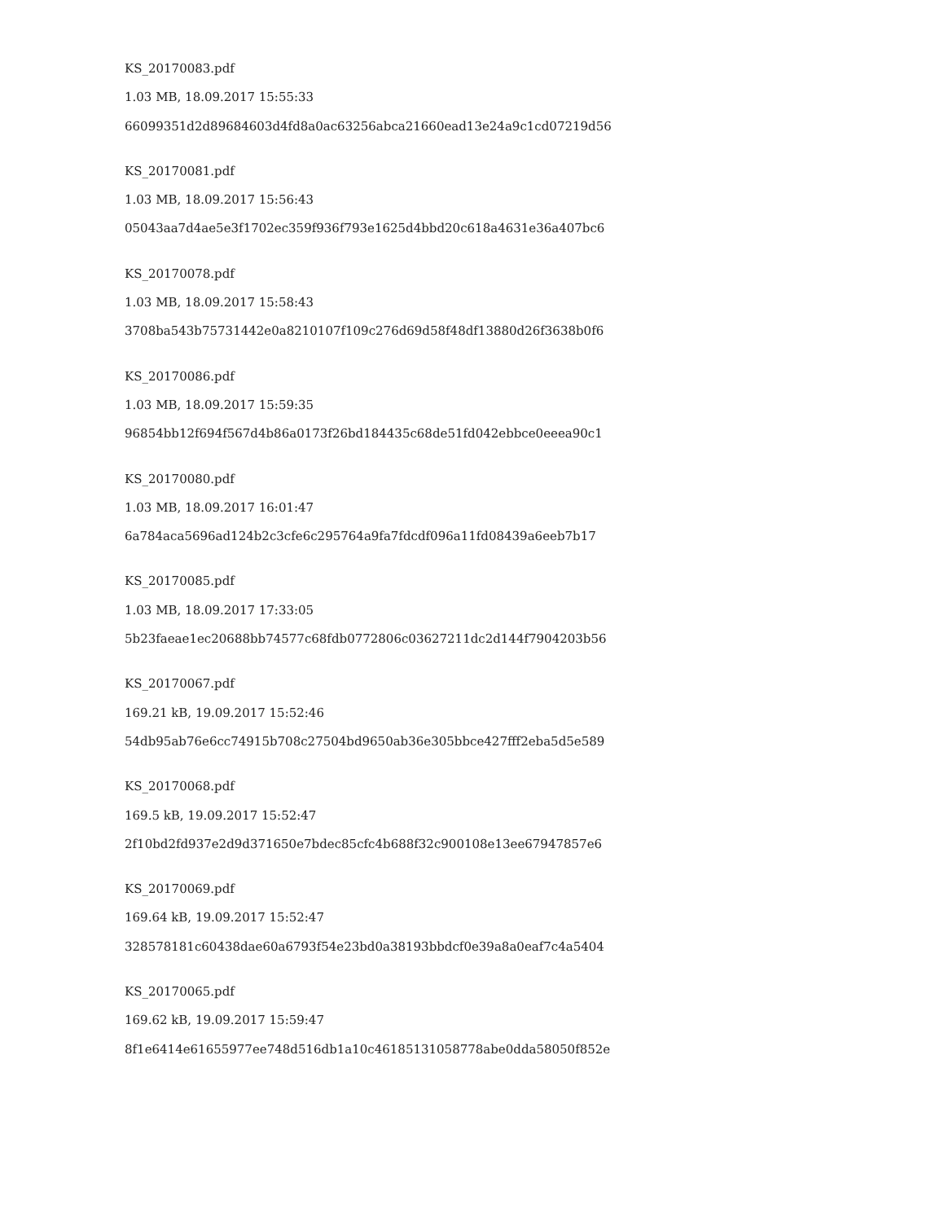KS_20170083.pdf
1.03 MB, 18.09.2017 15:55:33
66099351d2d89684603d4fd8a0ac63256abca21660ead13e24a9c1cd07219d56
KS_20170081.pdf
1.03 MB, 18.09.2017 15:56:43
05043aa7d4ae5e3f1702ec359f936f793e1625d4bbd20c618a4631e36a407bc6
KS_20170078.pdf
1.03 MB, 18.09.2017 15:58:43
3708ba543b75731442e0a8210107f109c276d69d58f48df13880d26f3638b0f6
KS_20170086.pdf
1.03 MB, 18.09.2017 15:59:35
96854bb12f694f567d4b86a0173f26bd184435c68de51fd042ebbce0eeea90c1
KS_20170080.pdf
1.03 MB, 18.09.2017 16:01:47
6a784aca5696ad124b2c3cfe6c295764a9fa7fdcdf096a11fd08439a6eeb7b17
KS_20170085.pdf
1.03 MB, 18.09.2017 17:33:05
5b23faeae1ec20688bb74577c68fdb0772806c03627211dc2d144f7904203b56
KS_20170067.pdf
169.21 kB, 19.09.2017 15:52:46
54db95ab76e6cc74915b708c27504bd9650ab36e305bbce427fff2eba5d5e589
KS_20170068.pdf
169.5 kB, 19.09.2017 15:52:47
2f10bd2fd937e2d9d371650e7bdec85cfc4b688f32c900108e13ee67947857e6
KS_20170069.pdf
169.64 kB, 19.09.2017 15:52:47
328578181c60438dae60a6793f54e23bd0a38193bbdcf0e39a8a0eaf7c4a5404
KS_20170065.pdf
169.62 kB, 19.09.2017 15:59:47
8f1e6414e61655977ee748d516db1a10c46185131058778abe0dda58050f852e